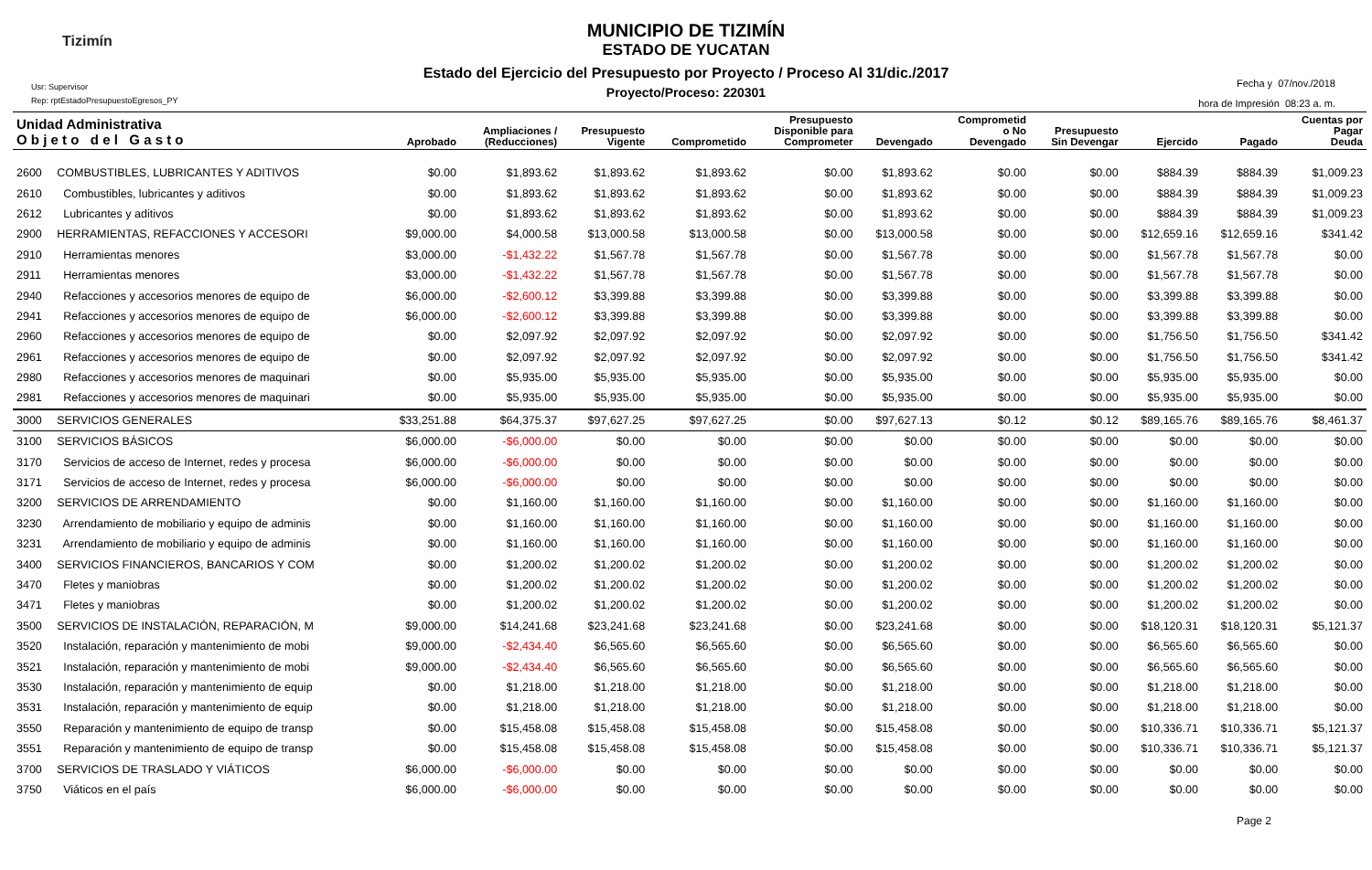Tizimín
Usr: Supervisor
Rep: rptEstadoPresupuestoEgresos_PY
MUNICIPIO DE TIZIMÍN
ESTADO DE YUCATAN
Estado del Ejercicio del Presupuesto por Proyecto / Proceso Al 31/dic./2017
Proyecto/Proceso: 220301
Fecha y 07/nov./2018
hora de Impresión 08:23 a. m.
| Unidad Administrativa O b j e t o d e l G a s t o | | Aprobado | Ampliaciones / (Reducciones) | Presupuesto Vigente | Comprometido | Presupuesto Disponible para Comprometer | Devengado | Comprometid o No Devengado | Presupuesto Sin Devengar | Ejercido | Pagado | Cuentas por Pagar Deuda |
| --- | --- | --- | --- | --- | --- | --- | --- | --- | --- | --- | --- | --- |
| 2600 | COMBUSTIBLES, LUBRICANTES Y ADITIVOS | $0.00 | $1,893.62 | $1,893.62 | $1,893.62 | $0.00 | $1,893.62 | $0.00 | $0.00 | $884.39 | $884.39 | $1,009.23 |
| 2610 | Combustibles, lubricantes y aditivos | $0.00 | $1,893.62 | $1,893.62 | $1,893.62 | $0.00 | $1,893.62 | $0.00 | $0.00 | $884.39 | $884.39 | $1,009.23 |
| 2612 | Lubricantes y aditivos | $0.00 | $1,893.62 | $1,893.62 | $1,893.62 | $0.00 | $1,893.62 | $0.00 | $0.00 | $884.39 | $884.39 | $1,009.23 |
| 2900 | HERRAMIENTAS, REFACCIONES Y ACCESORI | $9,000.00 | $4,000.58 | $13,000.58 | $13,000.58 | $0.00 | $13,000.58 | $0.00 | $0.00 | $12,659.16 | $12,659.16 | $341.42 |
| 2910 | Herramientas menores | $3,000.00 | -$1,432.22 | $1,567.78 | $1,567.78 | $0.00 | $1,567.78 | $0.00 | $0.00 | $1,567.78 | $1,567.78 | $0.00 |
| 2911 | Herramientas menores | $3,000.00 | -$1,432.22 | $1,567.78 | $1,567.78 | $0.00 | $1,567.78 | $0.00 | $0.00 | $1,567.78 | $1,567.78 | $0.00 |
| 2940 | Refacciones y accesorios menores de equipo de | $6,000.00 | -$2,600.12 | $3,399.88 | $3,399.88 | $0.00 | $3,399.88 | $0.00 | $0.00 | $3,399.88 | $3,399.88 | $0.00 |
| 2941 | Refacciones y accesorios menores de equipo de | $6,000.00 | -$2,600.12 | $3,399.88 | $3,399.88 | $0.00 | $3,399.88 | $0.00 | $0.00 | $3,399.88 | $3,399.88 | $0.00 |
| 2960 | Refacciones y accesorios menores de equipo de | $0.00 | $2,097.92 | $2,097.92 | $2,097.92 | $0.00 | $2,097.92 | $0.00 | $0.00 | $1,756.50 | $1,756.50 | $341.42 |
| 2961 | Refacciones y accesorios menores de equipo de | $0.00 | $2,097.92 | $2,097.92 | $2,097.92 | $0.00 | $2,097.92 | $0.00 | $0.00 | $1,756.50 | $1,756.50 | $341.42 |
| 2980 | Refacciones y accesorios menores de maquinari | $0.00 | $5,935.00 | $5,935.00 | $5,935.00 | $0.00 | $5,935.00 | $0.00 | $0.00 | $5,935.00 | $5,935.00 | $0.00 |
| 2981 | Refacciones y accesorios menores de maquinari | $0.00 | $5,935.00 | $5,935.00 | $5,935.00 | $0.00 | $5,935.00 | $0.00 | $0.00 | $5,935.00 | $5,935.00 | $0.00 |
| 3000 | SERVICIOS GENERALES | $33,251.88 | $64,375.37 | $97,627.25 | $97,627.25 | $0.00 | $97,627.13 | $0.12 | $0.12 | $89,165.76 | $89,165.76 | $8,461.37 |
| 3100 | SERVICIOS BÁSICOS | $6,000.00 | -$6,000.00 | $0.00 | $0.00 | $0.00 | $0.00 | $0.00 | $0.00 | $0.00 | $0.00 | $0.00 |
| 3170 | Servicios de acceso de Internet, redes y procesa | $6,000.00 | -$6,000.00 | $0.00 | $0.00 | $0.00 | $0.00 | $0.00 | $0.00 | $0.00 | $0.00 | $0.00 |
| 3171 | Servicios de acceso de Internet, redes y procesa | $6,000.00 | -$6,000.00 | $0.00 | $0.00 | $0.00 | $0.00 | $0.00 | $0.00 | $0.00 | $0.00 | $0.00 |
| 3200 | SERVICIOS DE ARRENDAMIENTO | $0.00 | $1,160.00 | $1,160.00 | $1,160.00 | $0.00 | $1,160.00 | $0.00 | $0.00 | $1,160.00 | $1,160.00 | $0.00 |
| 3230 | Arrendamiento de mobiliario y equipo de adminis | $0.00 | $1,160.00 | $1,160.00 | $1,160.00 | $0.00 | $1,160.00 | $0.00 | $0.00 | $1,160.00 | $1,160.00 | $0.00 |
| 3231 | Arrendamiento de mobiliario y equipo de adminis | $0.00 | $1,160.00 | $1,160.00 | $1,160.00 | $0.00 | $1,160.00 | $0.00 | $0.00 | $1,160.00 | $1,160.00 | $0.00 |
| 3400 | SERVICIOS FINANCIEROS, BANCARIOS Y COM | $0.00 | $1,200.02 | $1,200.02 | $1,200.02 | $0.00 | $1,200.02 | $0.00 | $0.00 | $1,200.02 | $1,200.02 | $0.00 |
| 3470 | Fletes y maniobras | $0.00 | $1,200.02 | $1,200.02 | $1,200.02 | $0.00 | $1,200.02 | $0.00 | $0.00 | $1,200.02 | $1,200.02 | $0.00 |
| 3471 | Fletes y maniobras | $0.00 | $1,200.02 | $1,200.02 | $1,200.02 | $0.00 | $1,200.02 | $0.00 | $0.00 | $1,200.02 | $1,200.02 | $0.00 |
| 3500 | SERVICIOS DE INSTALACIÓN, REPARACIÓN, M | $9,000.00 | $14,241.68 | $23,241.68 | $23,241.68 | $0.00 | $23,241.68 | $0.00 | $0.00 | $18,120.31 | $18,120.31 | $5,121.37 |
| 3520 | Instalación, reparación y mantenimiento de mobi | $9,000.00 | -$2,434.40 | $6,565.60 | $6,565.60 | $0.00 | $6,565.60 | $0.00 | $0.00 | $6,565.60 | $6,565.60 | $0.00 |
| 3521 | Instalación, reparación y mantenimiento de mobi | $9,000.00 | -$2,434.40 | $6,565.60 | $6,565.60 | $0.00 | $6,565.60 | $0.00 | $0.00 | $6,565.60 | $6,565.60 | $0.00 |
| 3530 | Instalación, reparación y mantenimiento de equip | $0.00 | $1,218.00 | $1,218.00 | $1,218.00 | $0.00 | $1,218.00 | $0.00 | $0.00 | $1,218.00 | $1,218.00 | $0.00 |
| 3531 | Instalación, reparación y mantenimiento de equip | $0.00 | $1,218.00 | $1,218.00 | $1,218.00 | $0.00 | $1,218.00 | $0.00 | $0.00 | $1,218.00 | $1,218.00 | $0.00 |
| 3550 | Reparación y mantenimiento de equipo de transp | $0.00 | $15,458.08 | $15,458.08 | $15,458.08 | $0.00 | $15,458.08 | $0.00 | $0.00 | $10,336.71 | $10,336.71 | $5,121.37 |
| 3551 | Reparación y mantenimiento de equipo de transp | $0.00 | $15,458.08 | $15,458.08 | $15,458.08 | $0.00 | $15,458.08 | $0.00 | $0.00 | $10,336.71 | $10,336.71 | $5,121.37 |
| 3700 | SERVICIOS DE TRASLADO Y VIÁTICOS | $6,000.00 | -$6,000.00 | $0.00 | $0.00 | $0.00 | $0.00 | $0.00 | $0.00 | $0.00 | $0.00 | $0.00 |
| 3750 | Viáticos en el país | $6,000.00 | -$6,000.00 | $0.00 | $0.00 | $0.00 | $0.00 | $0.00 | $0.00 | $0.00 | $0.00 | $0.00 |
Page 2